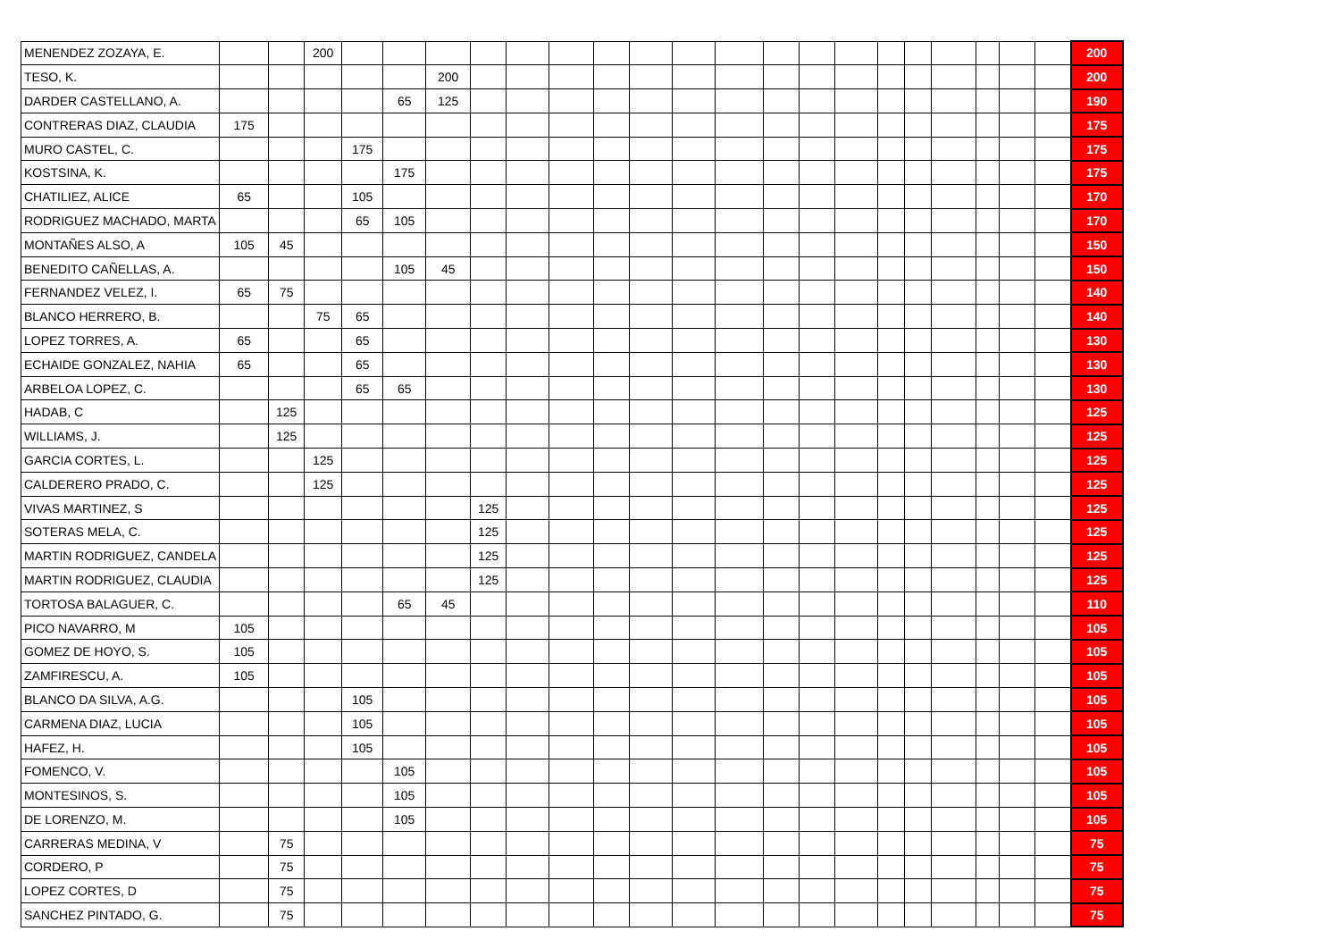| MENENDEZ ZOZAYA, E. | | | 200 | | | | | | | | | | | | | | | | | | | | 200 |
| TESO, K. | | | | | | 200 | | | | | | | | | | | | | | | | | 200 |
| DARDER CASTELLANO, A. | | | | | 65 | 125 | | | | | | | | | | | | | | | | | 190 |
| CONTRERAS DIAZ, CLAUDIA | 175 | | | | | | | | | | | | | | | | | | | | | | 175 |
| MURO CASTEL, C. | | | | 175 | | | | | | | | | | | | | | | | | | | 175 |
| KOSTSINA, K. | | | | | 175 | | | | | | | | | | | | | | | | | | 175 |
| CHATILIEZ, ALICE | 65 | | | 105 | | | | | | | | | | | | | | | | | | | 170 |
| RODRIGUEZ MACHADO, MARTA | | | | 65 | 105 | | | | | | | | | | | | | | | | | | 170 |
| MONTAÑES ALSO, A | 105 | 45 | | | | | | | | | | | | | | | | | | | | | 150 |
| BENEDITO CAÑELLAS, A. | | | | | 105 | 45 | | | | | | | | | | | | | | | | | 150 |
| FERNANDEZ VELEZ, I. | 65 | 75 | | | | | | | | | | | | | | | | | | | | | 140 |
| BLANCO HERRERO, B. | | | 75 | 65 | | | | | | | | | | | | | | | | | | | 140 |
| LOPEZ TORRES, A. | 65 | | | 65 | | | | | | | | | | | | | | | | | | | 130 |
| ECHAIDE GONZALEZ, NAHIA | 65 | | | 65 | | | | | | | | | | | | | | | | | | | 130 |
| ARBELOA LOPEZ, C. | | | | 65 | 65 | | | | | | | | | | | | | | | | | | 130 |
| HADAB, C | | 125 | | | | | | | | | | | | | | | | | | | | | 125 |
| WILLIAMS, J. | | 125 | | | | | | | | | | | | | | | | | | | | | 125 |
| GARCIA CORTES, L. | | | 125 | | | | | | | | | | | | | | | | | | | | 125 |
| CALDERERO PRADO, C. | | | 125 | | | | | | | | | | | | | | | | | | | | 125 |
| VIVAS MARTINEZ, S | | | | | | | 125 | | | | | | | | | | | | | | | | 125 |
| SOTERAS MELA, C. | | | | | | | 125 | | | | | | | | | | | | | | | | 125 |
| MARTIN RODRIGUEZ, CANDELA | | | | | | | 125 | | | | | | | | | | | | | | | | 125 |
| MARTIN RODRIGUEZ, CLAUDIA | | | | | | | 125 | | | | | | | | | | | | | | | | 125 |
| TORTOSA BALAGUER, C. | | | | | 65 | 45 | | | | | | | | | | | | | | | | | 110 |
| PICO NAVARRO, M | 105 | | | | | | | | | | | | | | | | | | | | | | 105 |
| GOMEZ DE HOYO, S. | 105 | | | | | | | | | | | | | | | | | | | | | | 105 |
| ZAMFIRESCU, A. | 105 | | | | | | | | | | | | | | | | | | | | | | 105 |
| BLANCO DA SILVA, A.G. | | | | 105 | | | | | | | | | | | | | | | | | | | 105 |
| CARMENA DIAZ, LUCIA | | | | 105 | | | | | | | | | | | | | | | | | | | 105 |
| HAFEZ, H. | | | | 105 | | | | | | | | | | | | | | | | | | | 105 |
| FOMENCO, V. | | | | | 105 | | | | | | | | | | | | | | | | | | 105 |
| MONTESINOS, S. | | | | | 105 | | | | | | | | | | | | | | | | | | 105 |
| DE LORENZO, M. | | | | | 105 | | | | | | | | | | | | | | | | | | 105 |
| CARRERAS MEDINA, V | | 75 | | | | | | | | | | | | | | | | | | | | | 75 |
| CORDERO, P | | 75 | | | | | | | | | | | | | | | | | | | | | 75 |
| LOPEZ CORTES, D | | 75 | | | | | | | | | | | | | | | | | | | | | 75 |
| SANCHEZ PINTADO, G. | | 75 | | | | | | | | | | | | | | | | | | | | | 75 |